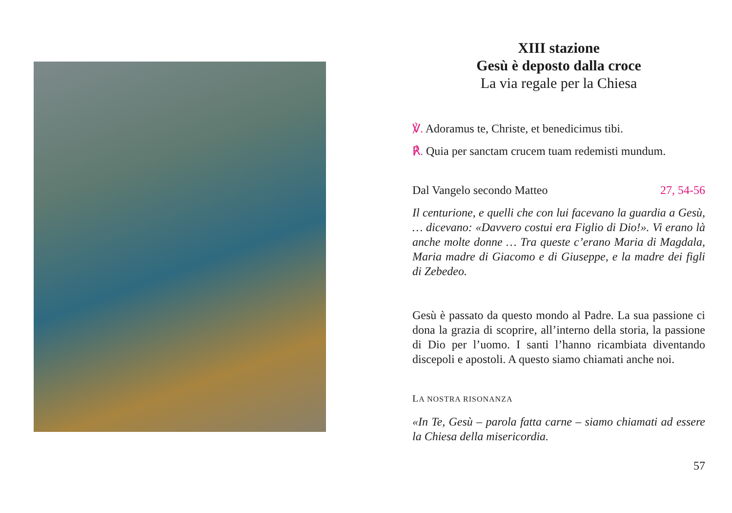XIII stazione
Gesù è deposto dalla croce
La via regale per la Chiesa
℣. Adoramus te, Christe, et benedicimus tibi.
℟. Quia per sanctam crucem tuam redemisti mundum.
Dal Vangelo secondo Matteo 27, 54-56
Il centurione, e quelli che con lui facevano la guardia a Gesù, … dicevano: «Davvero costui era Figlio di Dio!». Vi erano là anche molte donne … Tra queste c’erano Maria di Magdala, Maria madre di Giacomo e di Giuseppe, e la madre dei figli di Zebedeo.
Gesù è passato da questo mondo al Padre. La sua passione ci dona la grazia di scoprire, all’interno della storia, la passione di Dio per l’uomo. I santi l’hanno ricambiata diventando discepoli e apostoli. A questo siamo chiamati anche noi.
LA NOSTRA RISONANZA
«In Te, Gesù – parola fatta carne – siamo chiamati ad essere la Chiesa della misericordia.
57